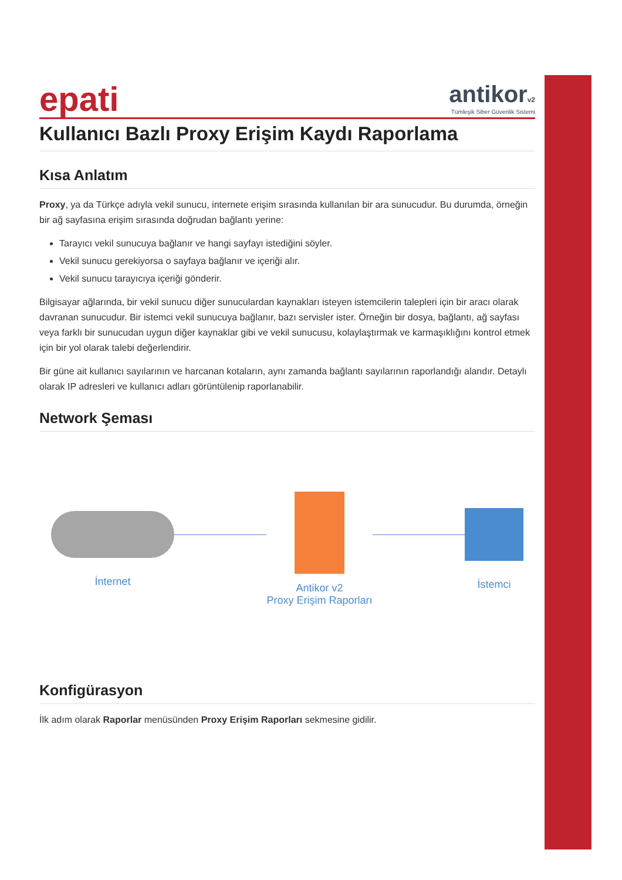epati
antikorv2
Tümleşik Siber Güvenlik Sistemi
Kullanıcı Bazlı Proxy Erişim Kaydı Raporlama
Kısa Anlatım
Proxy, ya da Türkçe adıyla vekil sunucu, internete erişim sırasında kullanılan bir ara sunucudur. Bu durumda, örneğin bir ağ sayfasına erişim sırasında doğrudan bağlantı yerine:
Tarayıcı vekil sunucuya bağlanır ve hangi sayfayı istediğini söyler.
Vekil sunucu gerekiyorsa o sayfaya bağlanır ve içeriği alır.
Vekil sunucu tarayıcıya içeriği gönderir.
Bilgisayar ağlarında, bir vekil sunucu diğer sunuculardan kaynakları isteyen istemcilerin talepleri için bir aracı olarak davranan sunucudur. Bir istemci vekil sunucuya bağlanır, bazı servisler ister. Örneğin bir dosya, bağlantı, ağ sayfası veya farklı bir sunucudan uygun diğer kaynaklar gibi ve vekil sunucusu, kolaylaştırmak ve karmaşıklığını kontrol etmek için bir yol olarak talebi değerlendirir.
Bir güne ait kullanıcı sayılarının ve harcanan kotaların, aynı zamanda bağlantı sayılarının raporlandığı alandır. Detaylı olarak IP adresleri ve kullanıcı adları görüntülenip raporlanabilir.
Network Şeması
İnternet
Antikor v2
Proxy Erişim Raporları
İstemci
Konfigürasyon
İlk adım olarak Raporlar menüsünden Proxy Erişim Raporları sekmesine gidilir.